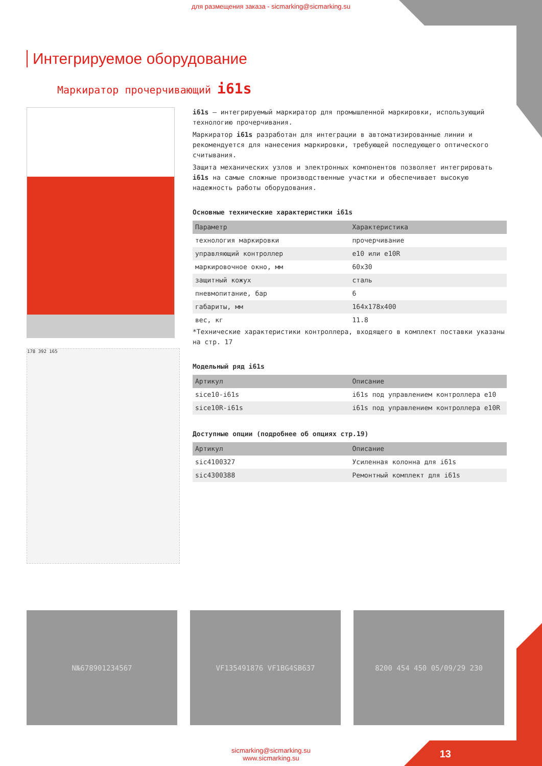для размещения заказа - sicmarking@sicmarking.su
Интегрируемое оборудование
Маркиратор прочерчивающий i61s
178 392 165
i61s – интегрируемый маркиратор для промышленной маркировки, использующий технологию прочерчивания.
Маркиратор i61s разработан для интеграции в автоматизированные линии и рекомендуется для нанесения маркировки, требующей последующего оптического считывания.
Защита механических узлов и электронных компонентов позволяет интегрировать i61s на самые сложные производственные участки и обеспечивает высокую надежность работы оборудования.
Основные технические характеристики i61s
| Параметр | Характеристика |
| --- | --- |
| технология маркировки | прочерчивание |
| управляющий контроллер | e10 или e10R |
| маркировочное окно, мм | 60x30 |
| защитный кожух | сталь |
| пневмопитание, бар | 6 |
| габариты, мм | 164x178x400 |
| вес, кг | 11.8 |
*Технические характеристики контроллера, входящего в комплект поставки указаны на стр. 17
Модельный ряд i61s
| Артикул | Описание |
| --- | --- |
| sice10-i61s | i61s под управлением контроллера e10 |
| sice10R-i61s | i61s под управлением контроллера e10R |
Доступные опции (подробнее об опциях стр.19)
| Артикул | Описание |
| --- | --- |
| sic4100327 | Усиленная колонна для i61s |
| sic4300388 | Ремонтный комплект для i61s |
N№678901234567 VF135491876 VF1BG4SB637 8200 454 450 05/09/29 230
sicmarking@sicmarking.su
www.sicmarking.su
13